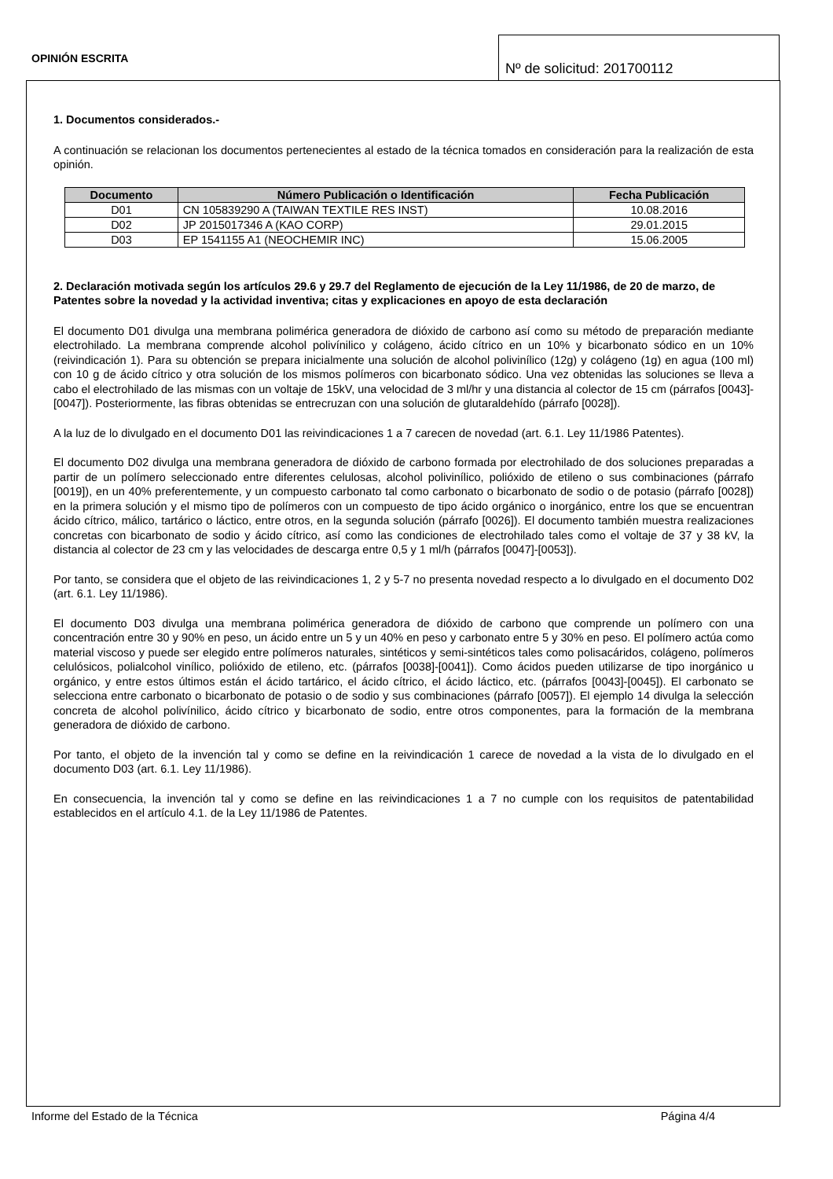OPINIÓN ESCRITA
Nº de solicitud: 201700112
1. Documentos considerados.-
A continuación se relacionan los documentos pertenecientes al estado de la técnica tomados en consideración para la realización de esta opinión.
| Documento | Número Publicación o Identificación | Fecha Publicación |
| --- | --- | --- |
| D01 | CN 105839290 A (TAIWAN TEXTILE RES INST) | 10.08.2016 |
| D02 | JP 2015017346 A (KAO CORP) | 29.01.2015 |
| D03 | EP 1541155 A1 (NEOCHEMIR INC) | 15.06.2005 |
2. Declaración motivada según los artículos 29.6 y 29.7 del Reglamento de ejecución de la Ley 11/1986, de 20 de marzo, de Patentes sobre la novedad y la actividad inventiva; citas y explicaciones en apoyo de esta declaración
El documento D01 divulga una membrana polimérica generadora de dióxido de carbono así como su método de preparación mediante electrohilado. La membrana comprende alcohol polivínilico y colágeno, ácido cítrico en un 10% y bicarbonato sódico en un 10% (reivindicación 1). Para su obtención se prepara inicialmente una solución de alcohol polivinílico (12g) y colágeno (1g) en agua (100 ml) con 10 g de ácido cítrico y otra solución de los mismos polímeros con bicarbonato sódico. Una vez obtenidas las soluciones se lleva a cabo el electrohilado de las mismas con un voltaje de 15kV, una velocidad de 3 ml/hr y una distancia al colector de 15 cm (párrafos [0043]-[0047]). Posteriormente, las fibras obtenidas se entrecruzan con una solución de glutaraldehído (párrafo [0028]).
A la luz de lo divulgado en el documento D01 las reivindicaciones 1 a 7 carecen de novedad (art. 6.1. Ley 11/1986 Patentes).
El documento D02 divulga una membrana generadora de dióxido de carbono formada por electrohilado de dos soluciones preparadas a partir de un polímero seleccionado entre diferentes celulosas, alcohol polivinílico, polióxido de etileno o sus combinaciones (párrafo [0019]), en un 40% preferentemente, y un compuesto carbonato tal como carbonato o bicarbonato de sodio o de potasio (párrafo [0028]) en la primera solución y el mismo tipo de polímeros con un compuesto de tipo ácido orgánico o inorgánico, entre los que se encuentran ácido cítrico, málico, tartárico o láctico, entre otros, en la segunda solución (párrafo [0026]). El documento también muestra realizaciones concretas con bicarbonato de sodio y ácido cítrico, así como las condiciones de electrohilado tales como el voltaje de 37 y 38 kV, la distancia al colector de 23 cm y las velocidades de descarga entre 0,5 y 1 ml/h (párrafos [0047]-[0053]).
Por tanto, se considera que el objeto de las reivindicaciones 1, 2 y 5-7 no presenta novedad respecto a lo divulgado en el documento D02 (art. 6.1. Ley 11/1986).
El documento D03 divulga una membrana polimérica generadora de dióxido de carbono que comprende un polímero con una concentración entre 30 y 90% en peso, un ácido entre un 5 y un 40% en peso y carbonato entre 5 y 30% en peso. El polímero actúa como material viscoso y puede ser elegido entre polímeros naturales, sintéticos y semi-sintéticos tales como polisacáridos, colágeno, polímeros celulósicos, polialcohol vinílico, polióxido de etileno, etc. (párrafos [0038]-[0041]). Como ácidos pueden utilizarse de tipo inorgánico u orgánico, y entre estos últimos están el ácido tartárico, el ácido cítrico, el ácido láctico, etc. (párrafos [0043]-[0045]). El carbonato se selecciona entre carbonato o bicarbonato de potasio o de sodio y sus combinaciones (párrafo [0057]). El ejemplo 14 divulga la selección concreta de alcohol polivínilico, ácido cítrico y bicarbonato de sodio, entre otros componentes, para la formación de la membrana generadora de dióxido de carbono.
Por tanto, el objeto de la invención tal y como se define en la reivindicación 1 carece de novedad a la vista de lo divulgado en el documento D03 (art. 6.1. Ley 11/1986).
En consecuencia, la invención tal y como se define en las reivindicaciones 1 a 7 no cumple con los requisitos de patentabilidad establecidos en el artículo 4.1. de la Ley 11/1986 de Patentes.
Informe del Estado de la Técnica Página 4/4